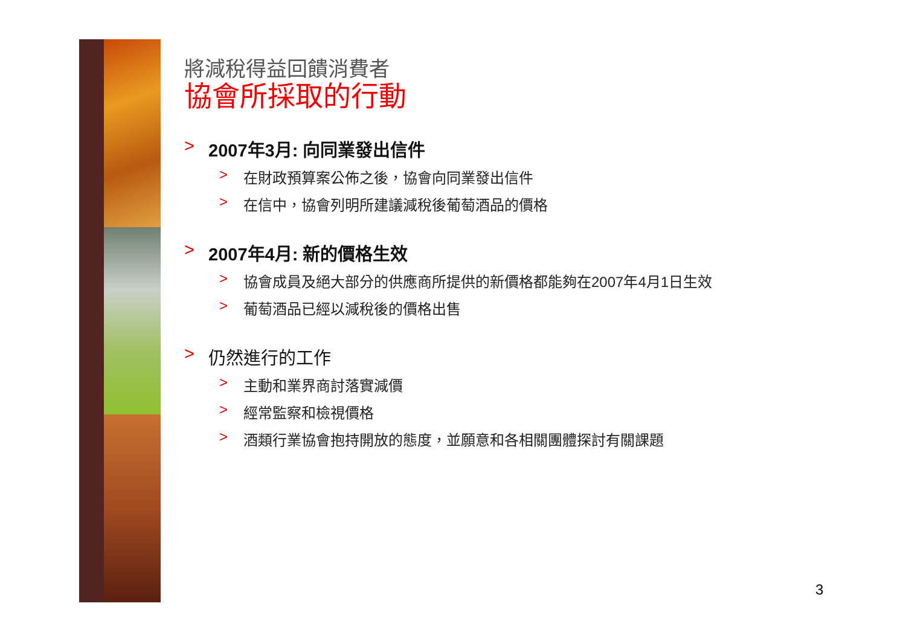將減稅得益回饋消費者
協會所採取的行動
> 2007年3月: 向同業發出信件
> 在財政預算案公佈之後，協會向同業發出信件
> 在信中，協會列明所建議減稅後葡萄酒品的價格
> 2007年4月: 新的價格生效
> 協會成員及絕大部分的供應商所提供的新價格都能夠在2007年4月1日生效
> 葡萄酒品已經以減稅後的價格出售
> 仍然進行的工作
> 主動和業界商討落實減價
> 經常監察和檢視價格
> 酒類行業協會抱持開放的態度，並願意和各相關團體探討有關課題
3